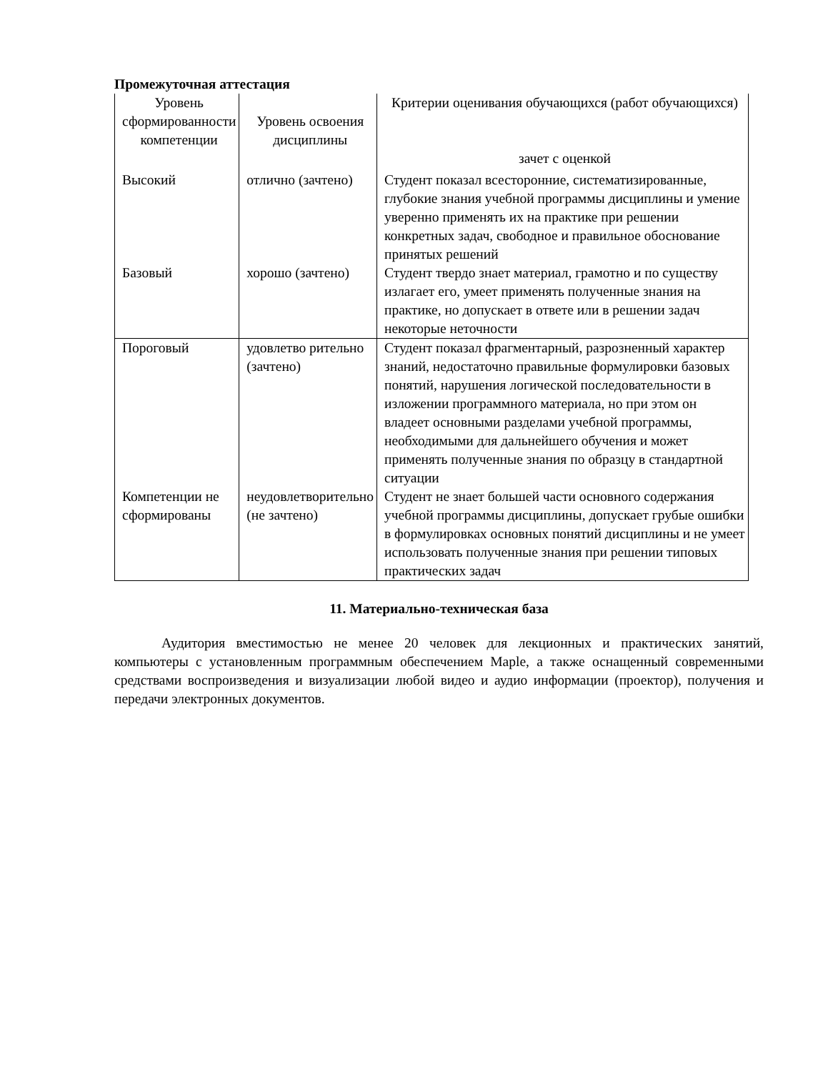Промежуточная аттестация
| Уровень сформированности компетенции | Уровень освоения дисциплины | Критерии оценивания обучающихся (работ обучающихся) зачет с оценкой |
| Высокий | отлично (зачтено) | Студент показал всесторонние, систематизированные, глубокие знания учебной программы дисциплины и умение уверенно применять их на практике при решении конкретных задач, свободное и правильное обоснование принятых решений |
| Базовый | хорошо (зачтено) | Студент твердо знает материал, грамотно и по существу излагает его, умеет применять полученные знания на практике, но допускает в ответе или в решении задач некоторые неточности |
| Пороговый | удовлетво рительно (зачтено) | Студент показал фрагментарный, разрозненный характер знаний, недостаточно правильные формулировки базовых понятий, нарушения логической последовательности в изложении программного материала, но при этом он владеет основными разделами учебной программы, необходимыми для дальнейшего обучения и может применять полученные знания по образцу в стандартной ситуации |
| Компетенции не сформированы | неудовлетворительно (не зачтено) | Студент не знает большей части основного содержания учебной программы дисциплины, допускает грубые ошибки в формулировках основных понятий дисциплины и не умеет использовать полученные знания при решении типовых практических задач |
11. Материально-техническая база
Аудитория вместимостью не менее 20 человек для лекционных и практических занятий, компьютеры с установленным программным обеспечением Maple, а также оснащенный современными средствами воспроизведения и визуализации любой видео и аудио информации (проектор), получения и передачи электронных документов.